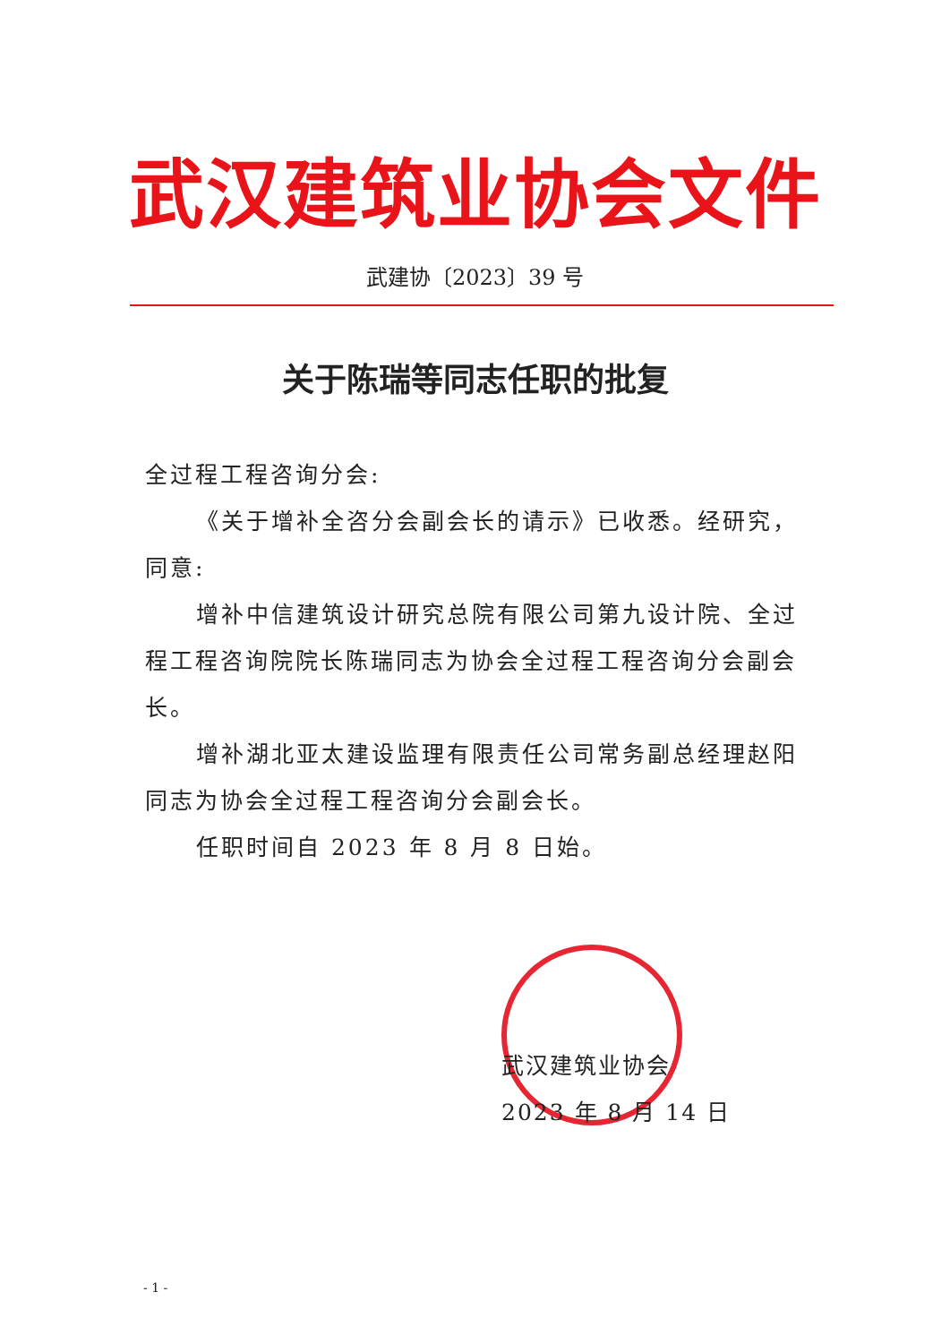武汉建筑业协会文件
武建协〔2023〕39 号
关于陈瑞等同志任职的批复
全过程工程咨询分会:
《关于增补全咨分会副会长的请示》已收悉。经研究，同意:
增补中信建筑设计研究总院有限公司第九设计院、全过程工程咨询院院长陈瑞同志为协会全过程工程咨询分会副会长。
增补湖北亚太建设监理有限责任公司常务副总经理赵阳同志为协会全过程工程咨询分会副会长。
任职时间自 2023 年 8 月 8 日始。
武汉建筑业协会
2023 年 8 月 14 日
- 1 -